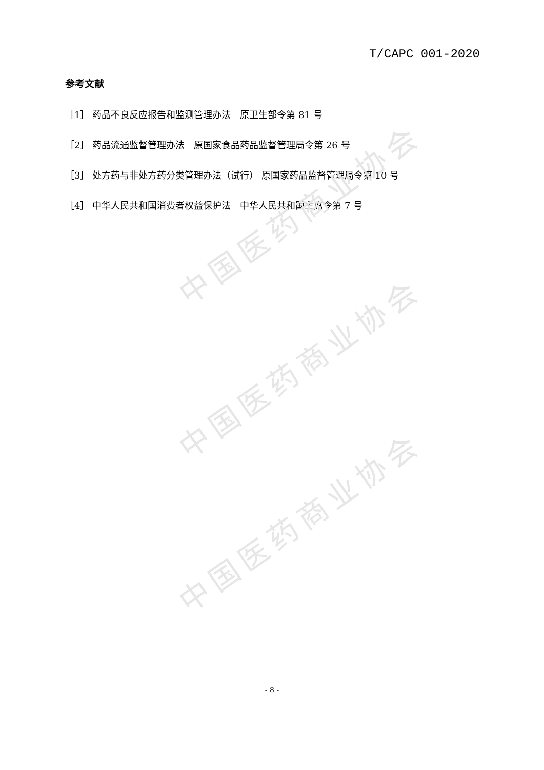中国医药商业协会
中国医药商业协会
中国医药商业协会
T/CAPC 001-2020
参考文献
［1］ 药品不良反应报告和监测管理办法　原卫生部令第 81 号
［2］ 药品流通监督管理办法　原国家食品药品监督管理局令第 26 号
［3］ 处方药与非处方药分类管理办法（试行） 原国家药品监督管理局令第 10 号
［4］ 中华人民共和国消费者权益保护法　中华人民共和国主席令第 7 号
- 8 -